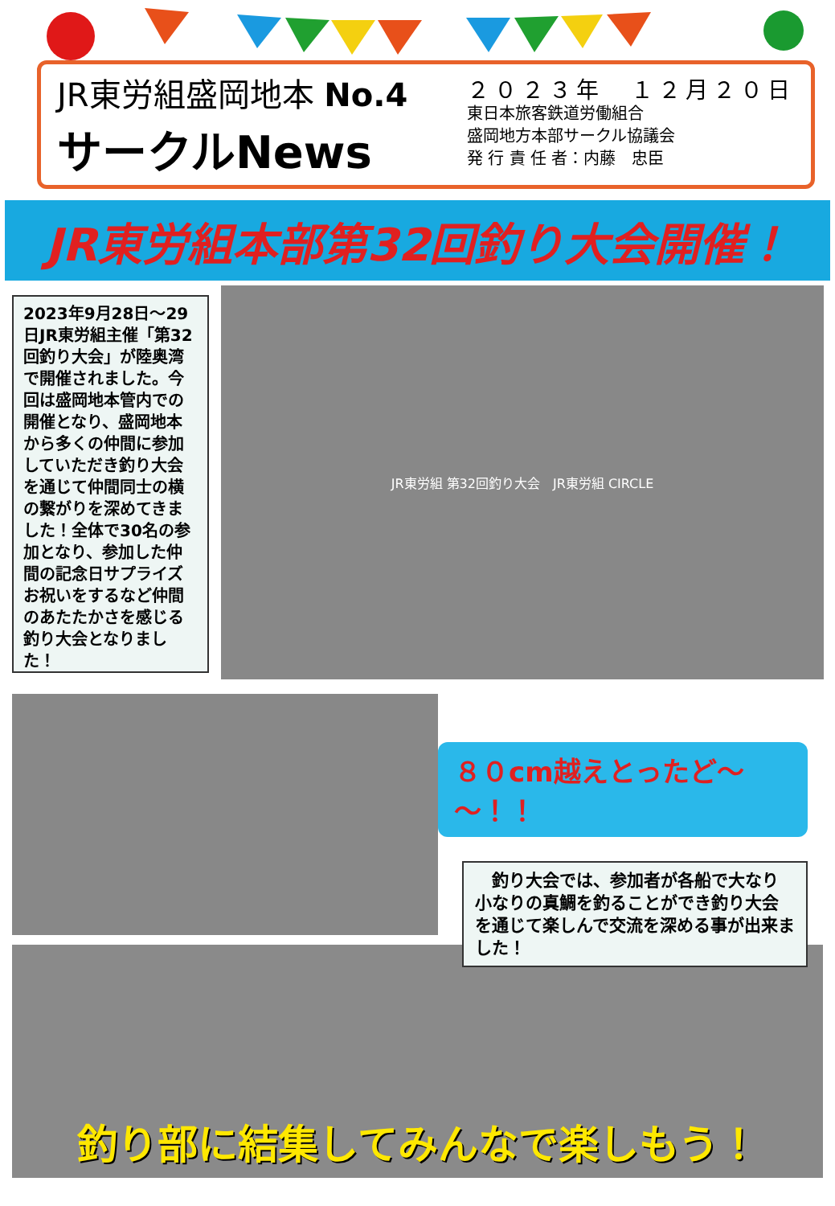JR東労組盛岡地本 No.4
サークルNews
２０２３年　１２月２０日
東日本旅客鉄道労働組合
盛岡地方本部サークル協議会
発 行 責 任 者：内藤　忠臣
JR東労組本部第32回釣り大会開催！
2023年9月28日～29日JR東労組主催「第32回釣り大会」が陸奥湾で開催されました。今回は盛岡地本管内での開催となり、盛岡地本から多くの仲間に参加していただき釣り大会を通じて仲間同士の横の繋がりを深めてきました！全体で30名の参加となり、参加した仲間の記念日サプライズお祝いをするなど仲間のあたたかさを感じる釣り大会となりました！
JR東労組 第32回釣り大会　JR東労組 CIRCLE
８０cm越えとったど～～！！
　釣り大会では、参加者が各船で大なり小なりの真鯛を釣ることができ釣り大会を通じて楽しんで交流を深める事が出来ました！
釣り部に結集してみんなで楽しもう！